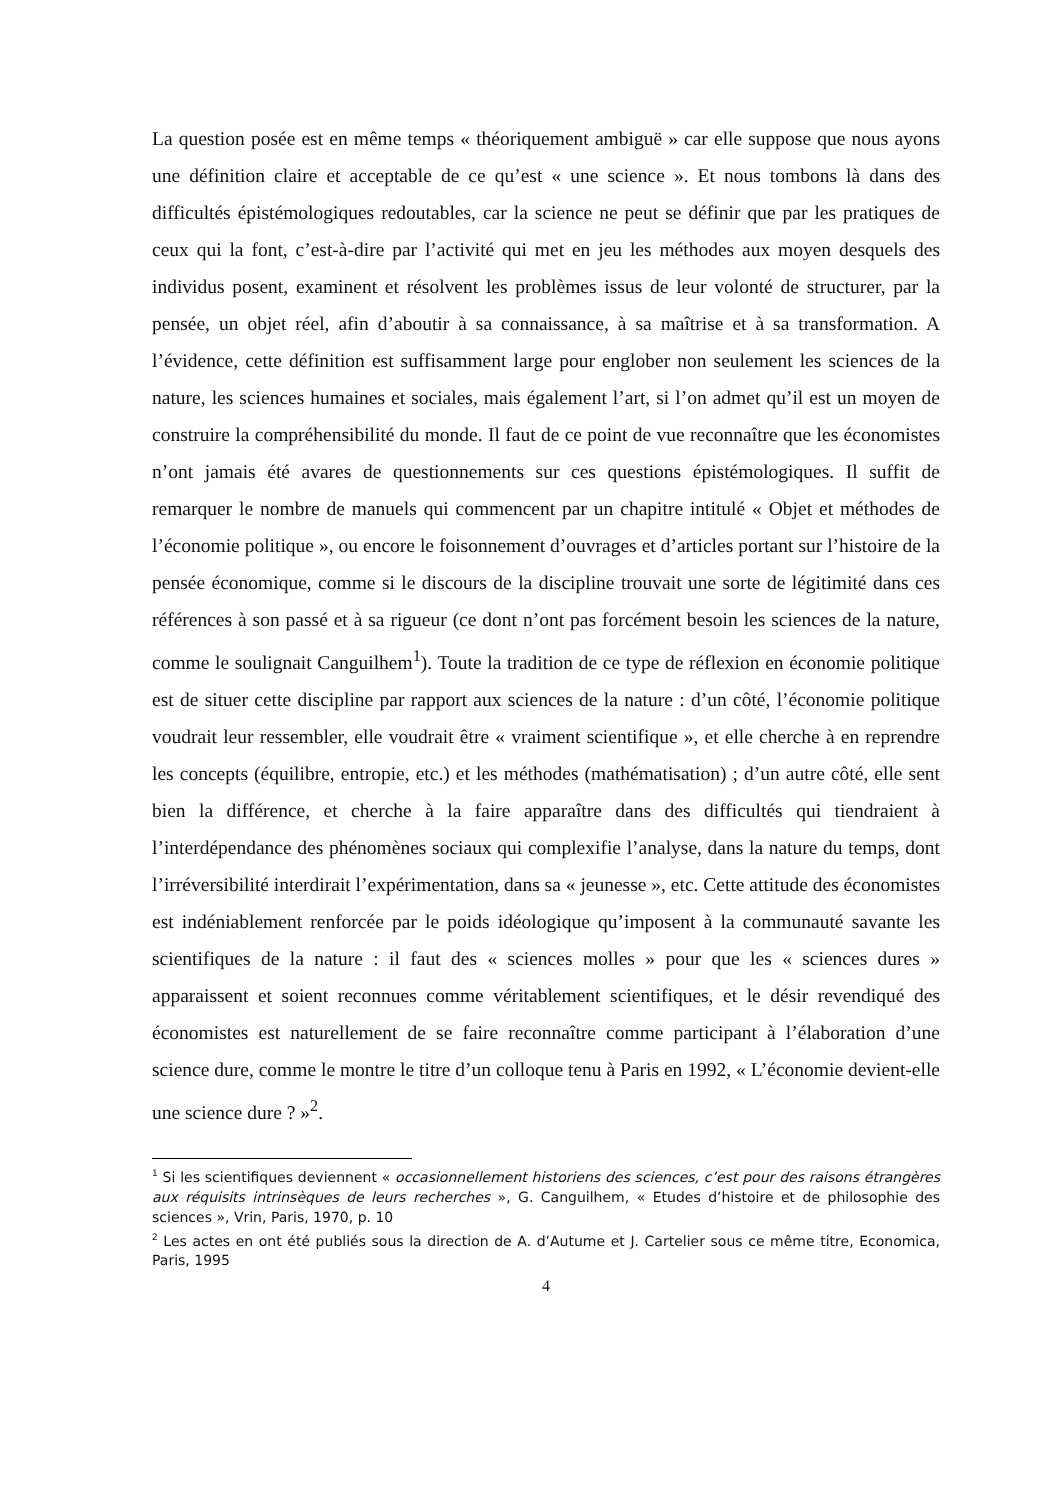La question posée est en même temps « théoriquement ambiguë » car elle suppose que nous ayons une définition claire et acceptable de ce qu’est « une science ». Et nous tombons là dans des difficultés épistémologiques redoutables, car la science ne peut se définir que par les pratiques de ceux qui la font, c’est-à-dire par l’activité qui met en jeu les méthodes aux moyen desquels des individus posent, examinent et résolvent les problèmes issus de leur volonté de structurer, par la pensée, un objet réel, afin d’aboutir à sa connaissance, à sa maîtrise et à sa transformation. A l’évidence, cette définition est suffisamment large pour englober non seulement les sciences de la nature, les sciences humaines et sociales, mais également l’art, si l’on admet qu’il est un moyen de construire la compréhensibilité du monde. Il faut de ce point de vue reconnaître que les économistes n’ont jamais été avares de questionnements sur ces questions épistémologiques. Il suffit de remarquer le nombre de manuels qui commencent par un chapitre intitulé « Objet et méthodes de l’économie politique », ou encore le foisonnement d’ouvrages et d’articles portant sur l’histoire de la pensée économique, comme si le discours de la discipline trouvait une sorte de légitimité dans ces références à son passé et à sa rigueur (ce dont n’ont pas forcément besoin les sciences de la nature, comme le soulignait Canguilhem<sup>1</sup>). Toute la tradition de ce type de réflexion en économie politique est de situer cette discipline par rapport aux sciences de la nature : d’un côté, l’économie politique voudrait leur ressembler, elle voudrait être « vraiment scientifique », et elle cherche à en reprendre les concepts (équilibre, entropie, etc.) et les méthodes (mathématisation) ; d’un autre côté, elle sent bien la différence, et cherche à la faire apparaître dans des difficultés qui tiendraient à l’interdépendance des phénomènes sociaux qui complexifie l’analyse, dans la nature du temps, dont l’irréversibilité interdirait l’expérimentation, dans sa « jeunesse », etc. Cette attitude des économistes est indéniablement renforcée par le poids idéologique qu’imposent à la communauté savante les scientifiques de la nature : il faut des « sciences molles » pour que les « sciences dures » apparaissent et soient reconnues comme véritablement scientifiques, et le désir revendiqué des économistes est naturellement de se faire reconnaître comme participant à l’élaboration d’une science dure, comme le montre le titre d’un colloque tenu à Paris en 1992, « L’économie devient-elle une science dure ? »<sup>2</sup>.
<sup>1</sup> Si les scientifiques deviennent « occasionnellement historiens des sciences, c’est pour des raisons étrangères aux réquisits intrinsèques de leurs recherches », G. Canguilhem, « Etudes d’histoire et de philosophie des sciences », Vrin, Paris, 1970, p. 10
<sup>2</sup> Les actes en ont été publiés sous la direction de A. d’Autume et J. Cartelier sous ce même titre, Economica, Paris, 1995
4